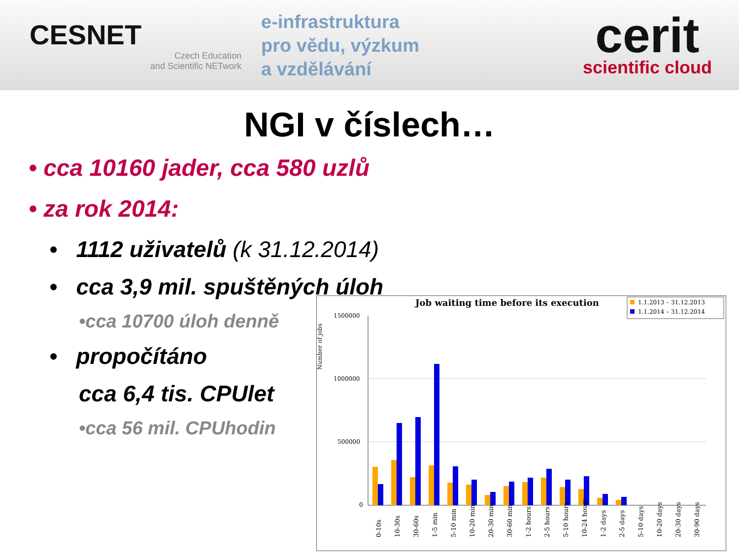CESNET
Czech Education
and Scientific NETwork
e-infrastruktura
pro vědu, výzkum
a vzdělávání
cerit
scientific cloud
NGI v číslech…
• cca 10160 jader, cca 580 uzlů
• za rok 2014:
• 1112 uživatelů (k 31.12.2014)
• cca 3,9 mil. spuštěných úloh
•cca 10700 úloh denně
• propočítáno
cca 6,4 tis. CPUlet
•cca 56 mil. CPUhodin
Job waiting time before its execution
1.1.2013 – 31.12.2013
1.1.2014 – 31.12.2014
Number of jobs
1500000
1000000
500000
0
0-10s
10-30s
30-60s
1-5 min
5-10 min
10-20 min
20-30 min
30-60 min
1-2 hours
2-5 hours
5-10 hours
10-24 hours
1-2 days
2-5 days
5-10 days
10-20 days
20-30 days
30-90 days